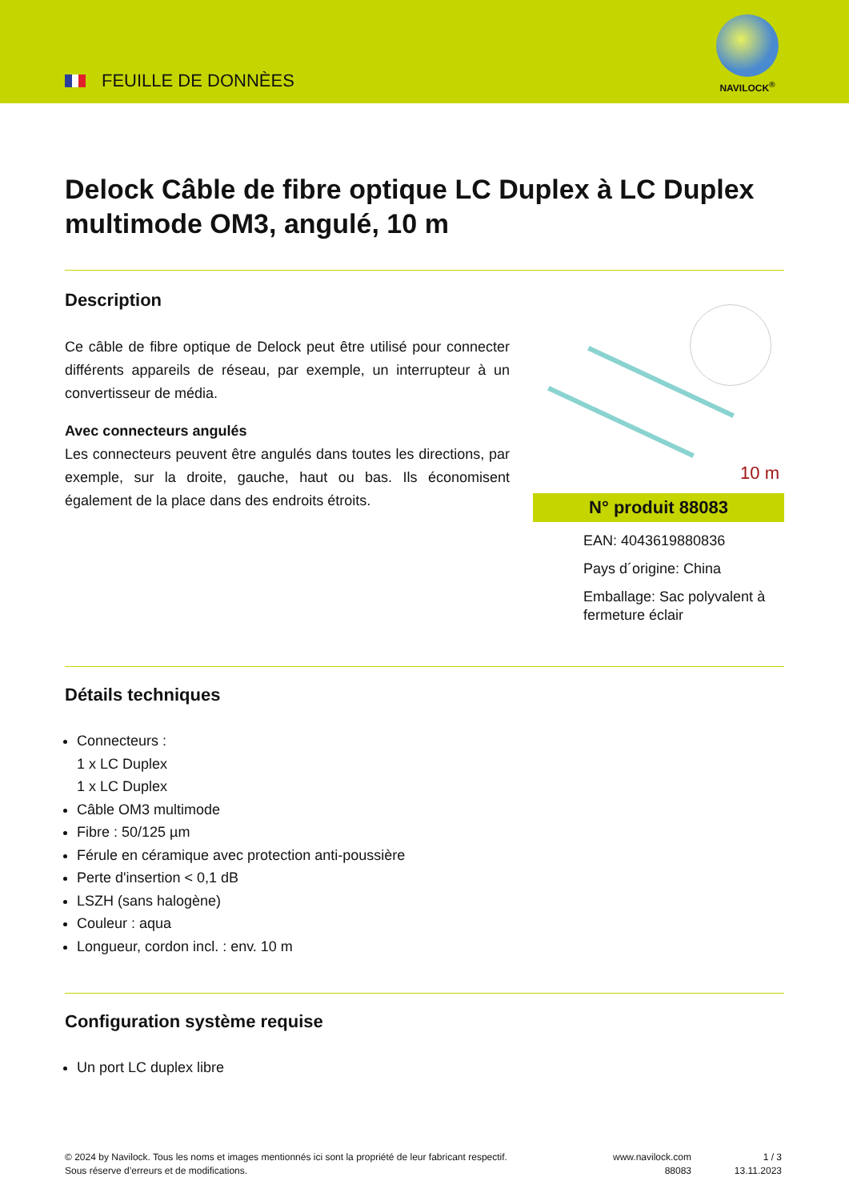FEUILLE DE DONNÈES
NAVILOCK<sup>®</sup>
Delock Câble de fibre optique LC Duplex à LC Duplex multimode OM3, angulé, 10 m
Description
Ce câble de fibre optique de Delock peut être utilisé pour connecter différents appareils de réseau, par exemple, un interrupteur à un convertisseur de média.
Avec connecteurs angulés
Les connecteurs peuvent être angulés dans toutes les directions, par exemple, sur la droite, gauche, haut ou bas. Ils économisent également de la place dans des endroits étroits.
10 m
N° produit 88083
EAN: 4043619880836
Pays d´origine: China
Emballage: Sac polyvalent à fermeture éclair
Détails techniques
Connecteurs :
1 x LC Duplex
1 x LC Duplex
Câble OM3 multimode
Fibre : 50/125 µm
Férule en céramique avec protection anti-poussière
Perte d'insertion < 0,1 dB
LSZH (sans halogène)
Couleur : aqua
Longueur, cordon incl. : env. 10 m
Configuration système requise
Un port LC duplex libre
© 2024 by Navilock. Tous les noms et images mentionnés ici sont la propriété de leur fabricant respectif. Sous réserve d’erreurs et de modifications.
www.navilock.com
88083
1 / 3
13.11.2023